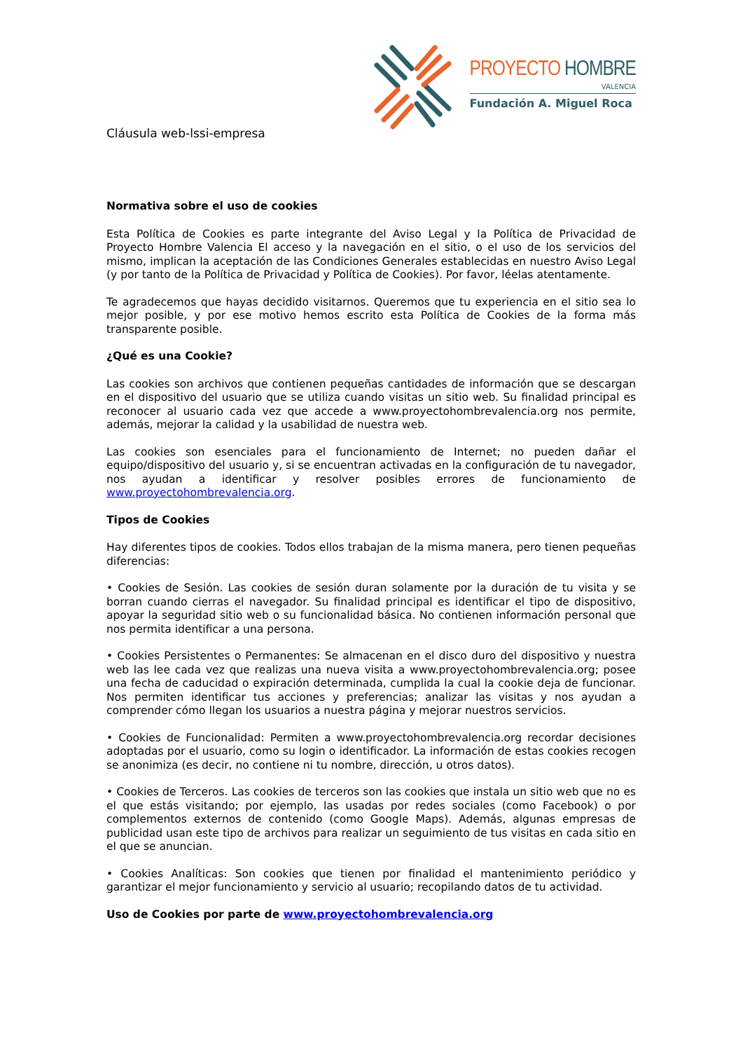Cláusula web-lssi-empresa
PROYECTO HOMBRE
VALENCIA
Fundación A. Miguel Roca
Normativa sobre el uso de cookies
Esta Política de Cookies es parte integrante del Aviso Legal y la Política de Privacidad de Proyecto Hombre Valencia El acceso y la navegación en el sitio, o el uso de los servicios del mismo, implican la aceptación de las Condiciones Generales establecidas en nuestro Aviso Legal (y por tanto de la Política de Privacidad y Política de Cookies). Por favor, léelas atentamente.
Te agradecemos que hayas decidido visitarnos. Queremos que tu experiencia en el sitio sea lo mejor posible, y por ese motivo hemos escrito esta Política de Cookies de la forma más transparente posible.
¿Qué es una Cookie?
Las cookies son archivos que contienen pequeñas cantidades de información que se descargan en el dispositivo del usuario que se utiliza cuando visitas un sitio web. Su finalidad principal es reconocer al usuario cada vez que accede a www.proyectohombrevalencia.org nos permite, además, mejorar la calidad y la usabilidad de nuestra web.
Las cookies son esenciales para el funcionamiento de Internet; no pueden dañar el equipo/dispositivo del usuario y, si se encuentran activadas en la configuración de tu navegador, nos ayudan a identificar y resolver posibles errores de funcionamiento de www.proyectohombrevalencia.org.
Tipos de Cookies
Hay diferentes tipos de cookies. Todos ellos trabajan de la misma manera, pero tienen pequeñas diferencias:
• Cookies de Sesión. Las cookies de sesión duran solamente por la duración de tu visita y se borran cuando cierras el navegador. Su finalidad principal es identificar el tipo de dispositivo, apoyar la seguridad sitio web o su funcionalidad básica. No contienen información personal que nos permita identificar a una persona.
• Cookies Persistentes o Permanentes: Se almacenan en el disco duro del dispositivo y nuestra web las lee cada vez que realizas una nueva visita a www.proyectohombrevalencia.org; posee una fecha de caducidad o expiración determinada, cumplida la cual la cookie deja de funcionar. Nos permiten identificar tus acciones y preferencias; analizar las visitas y nos ayudan a comprender cómo llegan los usuarios a nuestra página y mejorar nuestros servicios.
• Cookies de Funcionalidad: Permiten a www.proyectohombrevalencia.org recordar decisiones adoptadas por el usuario, como su login o identificador. La información de estas cookies recogen se anonimiza (es decir, no contiene ni tu nombre, dirección, u otros datos).
• Cookies de Terceros. Las cookies de terceros son las cookies que instala un sitio web que no es el que estás visitando; por ejemplo, las usadas por redes sociales (como Facebook) o por complementos externos de contenido (como Google Maps). Además, algunas empresas de publicidad usan este tipo de archivos para realizar un seguimiento de tus visitas en cada sitio en el que se anuncian.
• Cookies Analíticas: Son cookies que tienen por finalidad el mantenimiento periódico y garantizar el mejor funcionamiento y servicio al usuario; recopilando datos de tu actividad.
Uso de Cookies por parte de www.proyectohombrevalencia.org